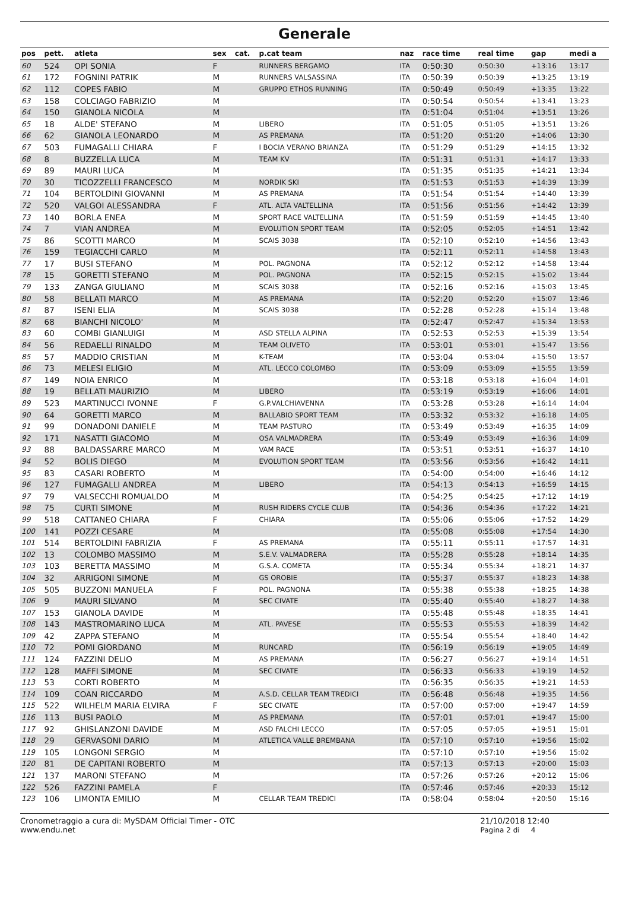Generale
| pos | pett. | atleta | sex | cat. | p.cat team | naz | race time | real time | gap | medi a |
| --- | --- | --- | --- | --- | --- | --- | --- | --- | --- | --- |
| 60 | 524 | OPI SONIA | F | | RUNNERS BERGAMO | ITA | 0:50:30 | 0:50:30 | +13:16 | 13:17 |
| 61 | 172 | FOGNINI PATRIK | M | | RUNNERS VALSASSINA | ITA | 0:50:39 | 0:50:39 | +13:25 | 13:19 |
| 62 | 112 | COPES FABIO | M | | GRUPPO ETHOS RUNNING | ITA | 0:50:49 | 0:50:49 | +13:35 | 13:22 |
| 63 | 158 | COLCIAGO FABRIZIO | M | | | ITA | 0:50:54 | 0:50:54 | +13:41 | 13:23 |
| 64 | 150 | GIANOLA NICOLA | M | | | ITA | 0:51:04 | 0:51:04 | +13:51 | 13:26 |
| 65 | 18 | ALDE' STEFANO | M | | LIBERO | ITA | 0:51:05 | 0:51:05 | +13:51 | 13:26 |
| 66 | 62 | GIANOLA LEONARDO | M | | AS PREMANA | ITA | 0:51:20 | 0:51:20 | +14:06 | 13:30 |
| 67 | 503 | FUMAGALLI CHIARA | F | | I BOCIA VERANO BRIANZA | ITA | 0:51:29 | 0:51:29 | +14:15 | 13:32 |
| 68 | 8 | BUZZELLA LUCA | M | | TEAM KV | ITA | 0:51:31 | 0:51:31 | +14:17 | 13:33 |
| 69 | 89 | MAURI LUCA | M | | | ITA | 0:51:35 | 0:51:35 | +14:21 | 13:34 |
| 70 | 30 | TICOZZELLI FRANCESCO | M | | NORDIK SKI | ITA | 0:51:53 | 0:51:53 | +14:39 | 13:39 |
| 71 | 104 | BERTOLDINI GIOVANNI | M | | AS PREMANA | ITA | 0:51:54 | 0:51:54 | +14:40 | 13:39 |
| 72 | 520 | VALGOI ALESSANDRA | F | | ATL. ALTA VALTELLINA | ITA | 0:51:56 | 0:51:56 | +14:42 | 13:39 |
| 73 | 140 | BORLA ENEA | M | | SPORT RACE VALTELLINA | ITA | 0:51:59 | 0:51:59 | +14:45 | 13:40 |
| 74 | 7 | VIAN ANDREA | M | | EVOLUTION SPORT TEAM | ITA | 0:52:05 | 0:52:05 | +14:51 | 13:42 |
| 75 | 86 | SCOTTI MARCO | M | | SCAIS 3038 | ITA | 0:52:10 | 0:52:10 | +14:56 | 13:43 |
| 76 | 159 | TEGIACCHI CARLO | M | | | ITA | 0:52:11 | 0:52:11 | +14:58 | 13:43 |
| 77 | 17 | BUSI STEFANO | M | | POL. PAGNONA | ITA | 0:52:12 | 0:52:12 | +14:58 | 13:44 |
| 78 | 15 | GORETTI STEFANO | M | | POL. PAGNONA | ITA | 0:52:15 | 0:52:15 | +15:02 | 13:44 |
| 79 | 133 | ZANGA GIULIANO | M | | SCAIS 3038 | ITA | 0:52:16 | 0:52:16 | +15:03 | 13:45 |
| 80 | 58 | BELLATI MARCO | M | | AS PREMANA | ITA | 0:52:20 | 0:52:20 | +15:07 | 13:46 |
| 81 | 87 | ISENI ELIA | M | | SCAIS 3038 | ITA | 0:52:28 | 0:52:28 | +15:14 | 13:48 |
| 82 | 68 | BIANCHI NICOLO' | M | | | ITA | 0:52:47 | 0:52:47 | +15:34 | 13:53 |
| 83 | 60 | COMBI GIANLUIGI | M | | ASD STELLA ALPINA | ITA | 0:52:53 | 0:52:53 | +15:39 | 13:54 |
| 84 | 56 | REDAELLI RINALDO | M | | TEAM OLIVETO | ITA | 0:53:01 | 0:53:01 | +15:47 | 13:56 |
| 85 | 57 | MADDIO CRISTIAN | M | | K-TEAM | ITA | 0:53:04 | 0:53:04 | +15:50 | 13:57 |
| 86 | 73 | MELESI ELIGIO | M | | ATL. LECCO COLOMBO | ITA | 0:53:09 | 0:53:09 | +15:55 | 13:59 |
| 87 | 149 | NOIA ENRICO | M | | | ITA | 0:53:18 | 0:53:18 | +16:04 | 14:01 |
| 88 | 19 | BELLATI MAURIZIO | M | | LIBERO | ITA | 0:53:19 | 0:53:19 | +16:06 | 14:01 |
| 89 | 523 | MARTINUCCI IVONNE | F | | G.P.VALCHIAVENNA | ITA | 0:53:28 | 0:53:28 | +16:14 | 14:04 |
| 90 | 64 | GORETTI MARCO | M | | BALLABIO SPORT TEAM | ITA | 0:53:32 | 0:53:32 | +16:18 | 14:05 |
| 91 | 99 | DONADONI DANIELE | M | | TEAM PASTURO | ITA | 0:53:49 | 0:53:49 | +16:35 | 14:09 |
| 92 | 171 | NASATTI GIACOMO | M | | OSA VALMADRERA | ITA | 0:53:49 | 0:53:49 | +16:36 | 14:09 |
| 93 | 88 | BALDASSARRE MARCO | M | | VAM RACE | ITA | 0:53:51 | 0:53:51 | +16:37 | 14:10 |
| 94 | 52 | BOLIS DIEGO | M | | EVOLUTION SPORT TEAM | ITA | 0:53:56 | 0:53:56 | +16:42 | 14:11 |
| 95 | 83 | CASARI ROBERTO | M | | | ITA | 0:54:00 | 0:54:00 | +16:46 | 14:12 |
| 96 | 127 | FUMAGALLI ANDREA | M | | LIBERO | ITA | 0:54:13 | 0:54:13 | +16:59 | 14:15 |
| 97 | 79 | VALSECCHI ROMUALDO | M | | | ITA | 0:54:25 | 0:54:25 | +17:12 | 14:19 |
| 98 | 75 | CURTI SIMONE | M | | RUSH RIDERS CYCLE CLUB | ITA | 0:54:36 | 0:54:36 | +17:22 | 14:21 |
| 99 | 518 | CATTANEO CHIARA | F | | CHIARA | ITA | 0:55:06 | 0:55:06 | +17:52 | 14:29 |
| 100 | 141 | POZZI CESARE | M | | | ITA | 0:55:08 | 0:55:08 | +17:54 | 14:30 |
| 101 | 514 | BERTOLDINI FABRIZIA | F | | AS PREMANA | ITA | 0:55:11 | 0:55:11 | +17:57 | 14:31 |
| 102 | 13 | COLOMBO MASSIMO | M | | S.E.V. VALMADRERA | ITA | 0:55:28 | 0:55:28 | +18:14 | 14:35 |
| 103 | 103 | BERETTA MASSIMO | M | | G.S.A. COMETA | ITA | 0:55:34 | 0:55:34 | +18:21 | 14:37 |
| 104 | 32 | ARRIGONI SIMONE | M | | GS OROBIE | ITA | 0:55:37 | 0:55:37 | +18:23 | 14:38 |
| 105 | 505 | BUZZONI MANUELA | F | | POL. PAGNONA | ITA | 0:55:38 | 0:55:38 | +18:25 | 14:38 |
| 106 | 9 | MAURI SILVANO | M | | SEC CIVATE | ITA | 0:55:40 | 0:55:40 | +18:27 | 14:38 |
| 107 | 153 | GIANOLA DAVIDE | M | | | ITA | 0:55:48 | 0:55:48 | +18:35 | 14:41 |
| 108 | 143 | MASTROMARINO LUCA | M | | ATL. PAVESE | ITA | 0:55:53 | 0:55:53 | +18:39 | 14:42 |
| 109 | 42 | ZAPPA STEFANO | M | | | ITA | 0:55:54 | 0:55:54 | +18:40 | 14:42 |
| 110 | 72 | POMI GIORDANO | M | | RUNCARD | ITA | 0:56:19 | 0:56:19 | +19:05 | 14:49 |
| 111 | 124 | FAZZINI DELIO | M | | AS PREMANA | ITA | 0:56:27 | 0:56:27 | +19:14 | 14:51 |
| 112 | 128 | MAFFI SIMONE | M | | SEC CIVATE | ITA | 0:56:33 | 0:56:33 | +19:19 | 14:52 |
| 113 | 53 | CORTI ROBERTO | M | | | ITA | 0:56:35 | 0:56:35 | +19:21 | 14:53 |
| 114 | 109 | COAN RICCARDO | M | | A.S.D. CELLAR TEAM TREDICI | ITA | 0:56:48 | 0:56:48 | +19:35 | 14:56 |
| 115 | 522 | WILHELM MARIA ELVIRA | F | | SEC CIVATE | ITA | 0:57:00 | 0:57:00 | +19:47 | 14:59 |
| 116 | 113 | BUSI PAOLO | M | | AS PREMANA | ITA | 0:57:01 | 0:57:01 | +19:47 | 15:00 |
| 117 | 92 | GHISLANZONI DAVIDE | M | | ASD FALCHI LECCO | ITA | 0:57:05 | 0:57:05 | +19:51 | 15:01 |
| 118 | 29 | GERVASONI DARIO | M | | ATLETICA VALLE BREMBANA | ITA | 0:57:10 | 0:57:10 | +19:56 | 15:02 |
| 119 | 105 | LONGONI SERGIO | M | | | ITA | 0:57:10 | 0:57:10 | +19:56 | 15:02 |
| 120 | 81 | DE CAPITANI ROBERTO | M | | | ITA | 0:57:13 | 0:57:13 | +20:00 | 15:03 |
| 121 | 137 | MARONI STEFANO | M | | | ITA | 0:57:26 | 0:57:26 | +20:12 | 15:06 |
| 122 | 526 | FAZZINI PAMELA | F | | | ITA | 0:57:46 | 0:57:46 | +20:33 | 15:12 |
| 123 | 106 | LIMONTA EMILIO | M | | CELLAR TEAM TREDICI | ITA | 0:58:04 | 0:58:04 | +20:50 | 15:16 |
Cronometraggio a cura di: MySDAM Official Timer - OTC
www.endu.net
21/10/2018 12:40
Pagina 2 di 4